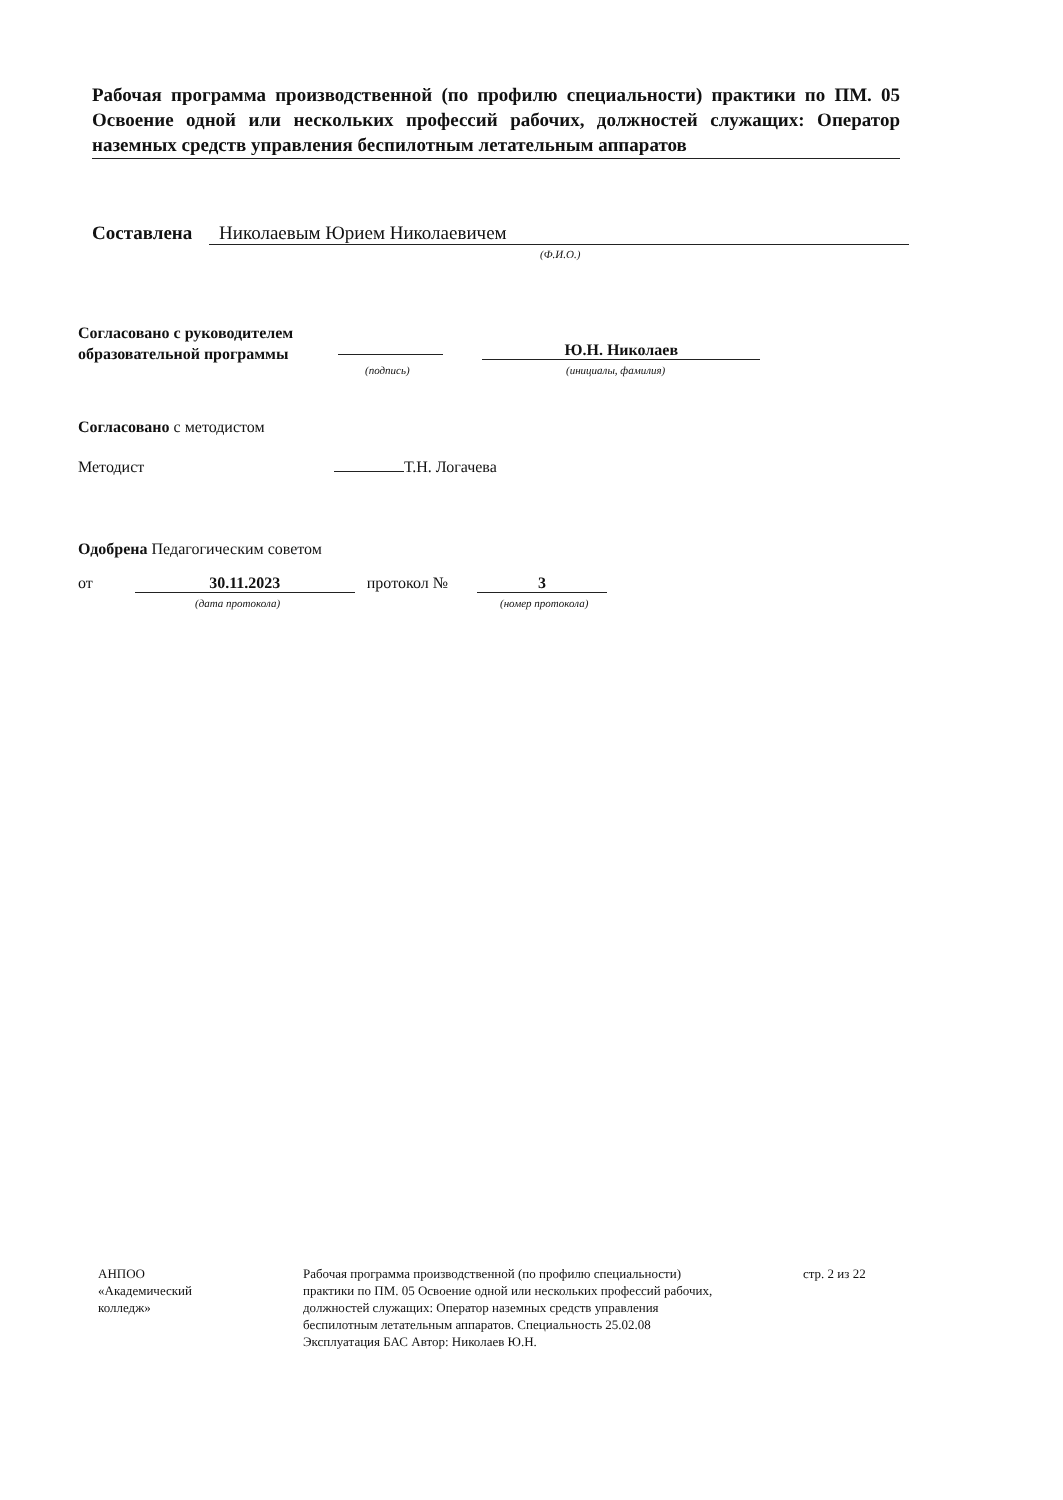Рабочая программа производственной (по профилю специальности) практики по ПМ. 05 Освоение одной или нескольких профессий рабочих, должностей служащих: Оператор наземных средств управления беспилотным летательным аппаратов
Составлена Николаевым Юрием Николаевичем
(Ф.И.О.)
Согласовано с руководителем
образовательной программы
Ю.Н. Николаев
(подпись) (инициалы, фамилия)
Согласовано с методистом
Методист Т.Н. Логачева
Одобрена Педагогическим советом
от 30.11.2023 протокол № 3
(дата протокола) (номер протокола)
АНПОО
«Академический
колледж»
Рабочая программа производственной (по профилю специальности) практики по ПМ. 05 Освоение одной или нескольких профессий рабочих, должностей служащих: Оператор наземных средств управления беспилотным летательным аппаратов. Специальность 25.02.08 Эксплуатация БАС Автор: Николаев Ю.Н.
стр. 2 из 22